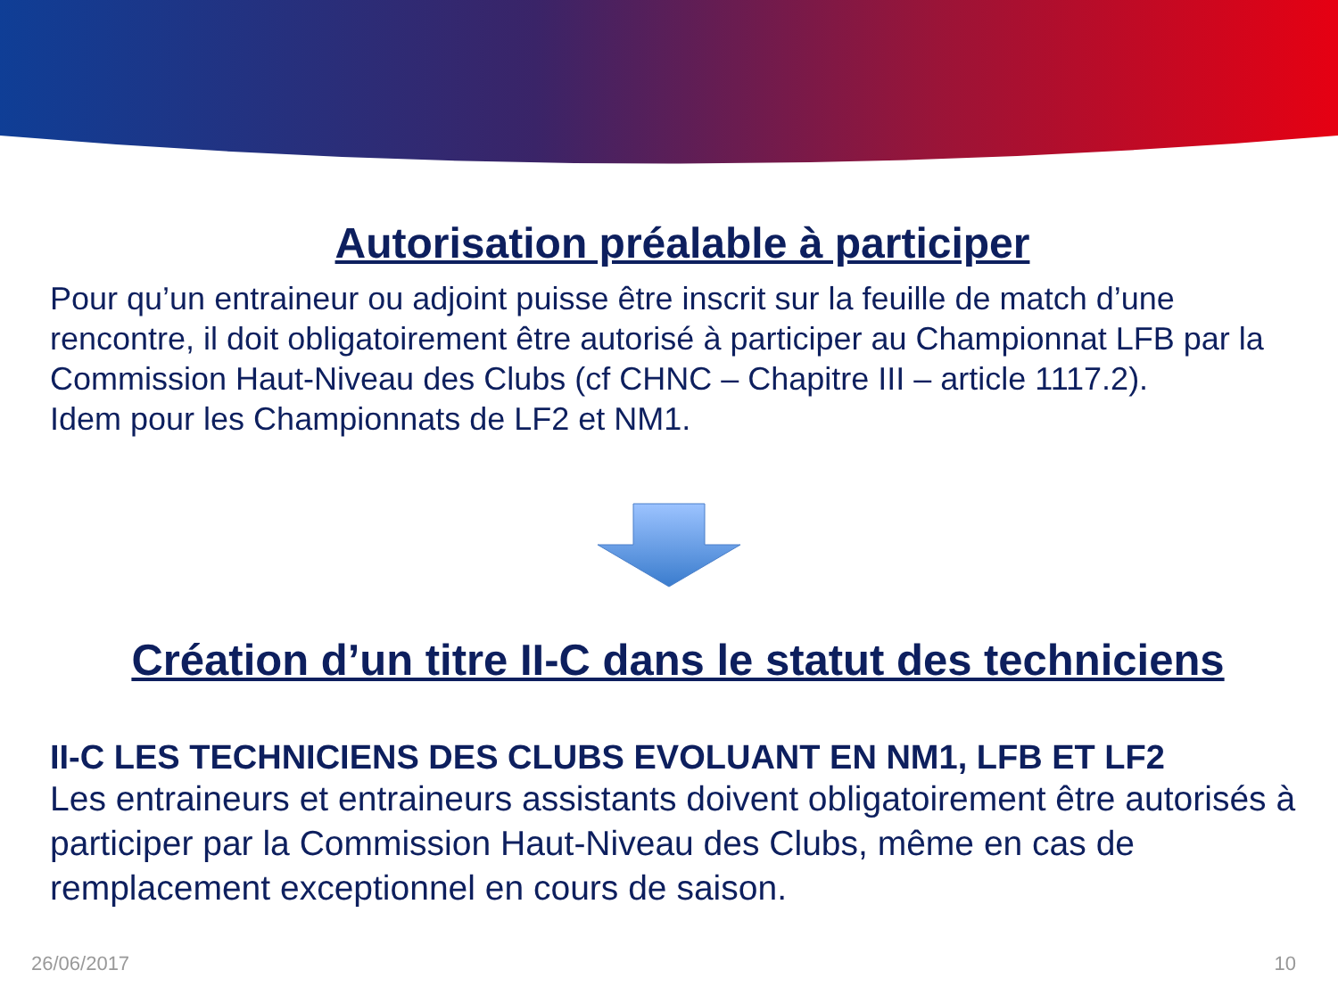Autorisation préalable à participer
Pour qu’un entraineur ou adjoint puisse être inscrit sur la feuille de match d’une rencontre, il doit obligatoirement être autorisé à participer au Championnat LFB par la Commission Haut-Niveau des Clubs (cf CHNC – Chapitre III – article 1117.2).
Idem pour les Championnats de LF2 et NM1.
Création d’un titre II-C dans le statut des techniciens
II-C LES TECHNICIENS DES CLUBS EVOLUANT EN NM1, LFB ET LF2
Les entraineurs et entraineurs assistants doivent obligatoirement être autorisés à participer par la Commission Haut-Niveau des Clubs, même en cas de remplacement exceptionnel en cours de saison.
26/06/2017 10